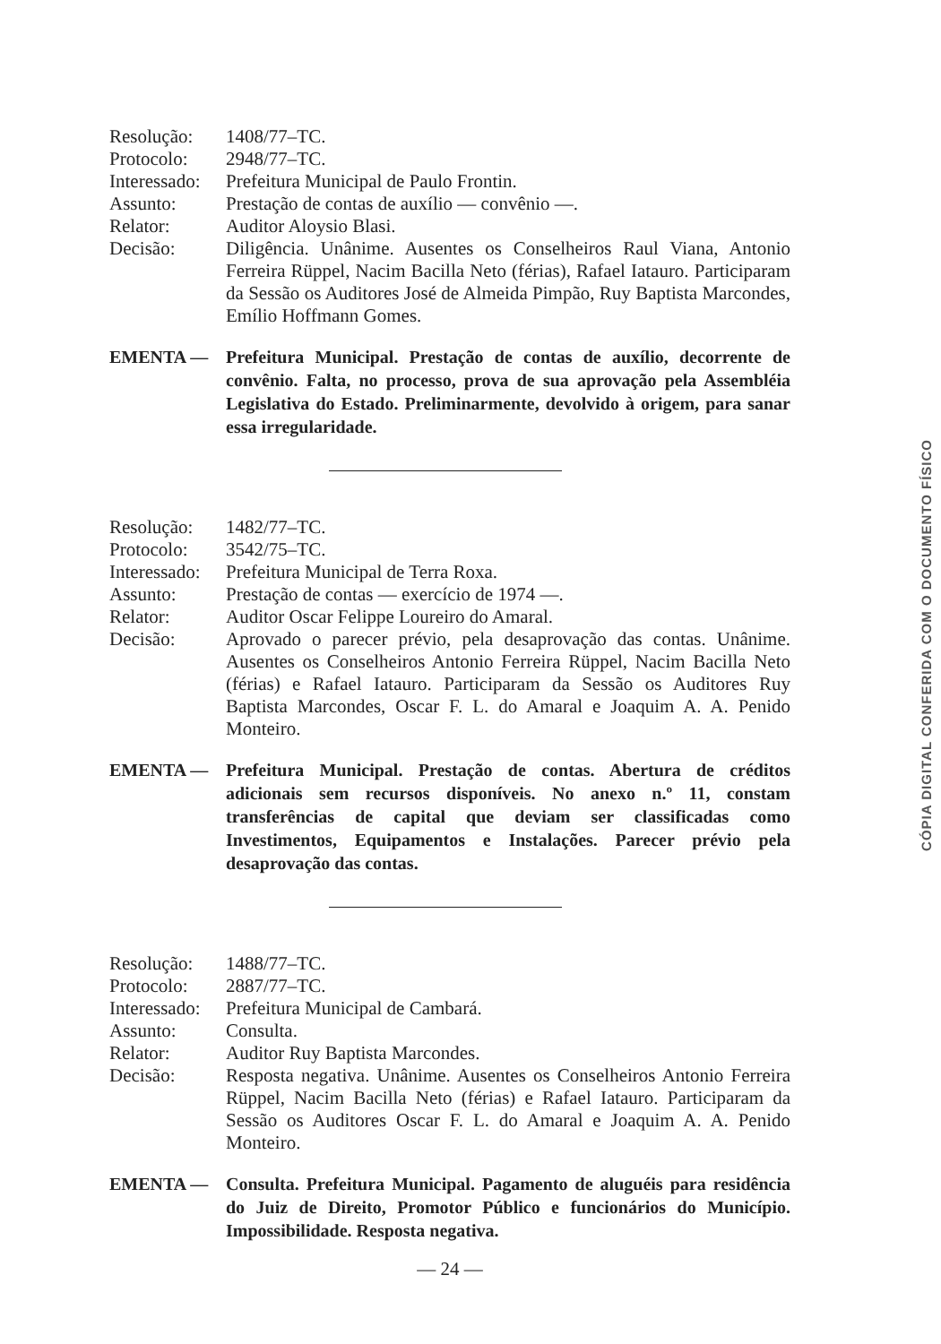Resolução:
1408/77–TC.
Protocolo:
2948/77–TC.
Interessado:
Prefeitura Municipal de Paulo Frontin.
Assunto:
Prestação de contas de auxílio — convênio —.
Relator:
Auditor Aloysio Blasi.
Decisão:
Diligência. Unânime. Ausentes os Conselheiros Raul Viana, Antonio Ferreira Rüppel, Nacim Bacilla Neto (férias), Rafael Iatauro. Participaram da Sessão os Auditores José de Almeida Pimpão, Ruy Baptista Marcondes, Emílio Hoffmann Gomes.
EMENTA —
Prefeitura Municipal. Prestação de contas de auxílio, decorrente de convênio. Falta, no processo, prova de sua aprovação pela Assembléia Legislativa do Estado. Preliminarmente, devolvido à origem, para sanar essa irregularidade.
Resolução:
1482/77–TC.
Protocolo:
3542/75–TC.
Interessado:
Prefeitura Municipal de Terra Roxa.
Assunto:
Prestação de contas — exercício de 1974 —.
Relator:
Auditor Oscar Felippe Loureiro do Amaral.
Decisão:
Aprovado o parecer prévio, pela desaprovação das contas. Unânime. Ausentes os Conselheiros Antonio Ferreira Rüppel, Nacim Bacilla Neto (férias) e Rafael Iatauro. Participaram da Sessão os Auditores Ruy Baptista Marcondes, Oscar F. L. do Amaral e Joaquim A. A. Penido Monteiro.
EMENTA —
Prefeitura Municipal. Prestação de contas. Abertura de créditos adicionais sem recursos disponíveis. No anexo n.º 11, constam transferências de capital que deviam ser classificadas como Investimentos, Equipamentos e Instalações. Parecer prévio pela desaprovação das contas.
Resolução:
1488/77–TC.
Protocolo:
2887/77–TC.
Interessado:
Prefeitura Municipal de Cambará.
Assunto:
Consulta.
Relator:
Auditor Ruy Baptista Marcondes.
Decisão:
Resposta negativa. Unânime. Ausentes os Conselheiros Antonio Ferreira Rüppel, Nacim Bacilla Neto (férias) e Rafael Iatauro. Participaram da Sessão os Auditores Oscar F. L. do Amaral e Joaquim A. A. Penido Monteiro.
EMENTA —
Consulta. Prefeitura Municipal. Pagamento de aluguéis para residência do Juiz de Direito, Promotor Público e funcionários do Município. Impossibilidade. Resposta negativa.
— 24 —
CÓPIA DIGITAL CONFERIDA COM O DOCUMENTO FÍSICO